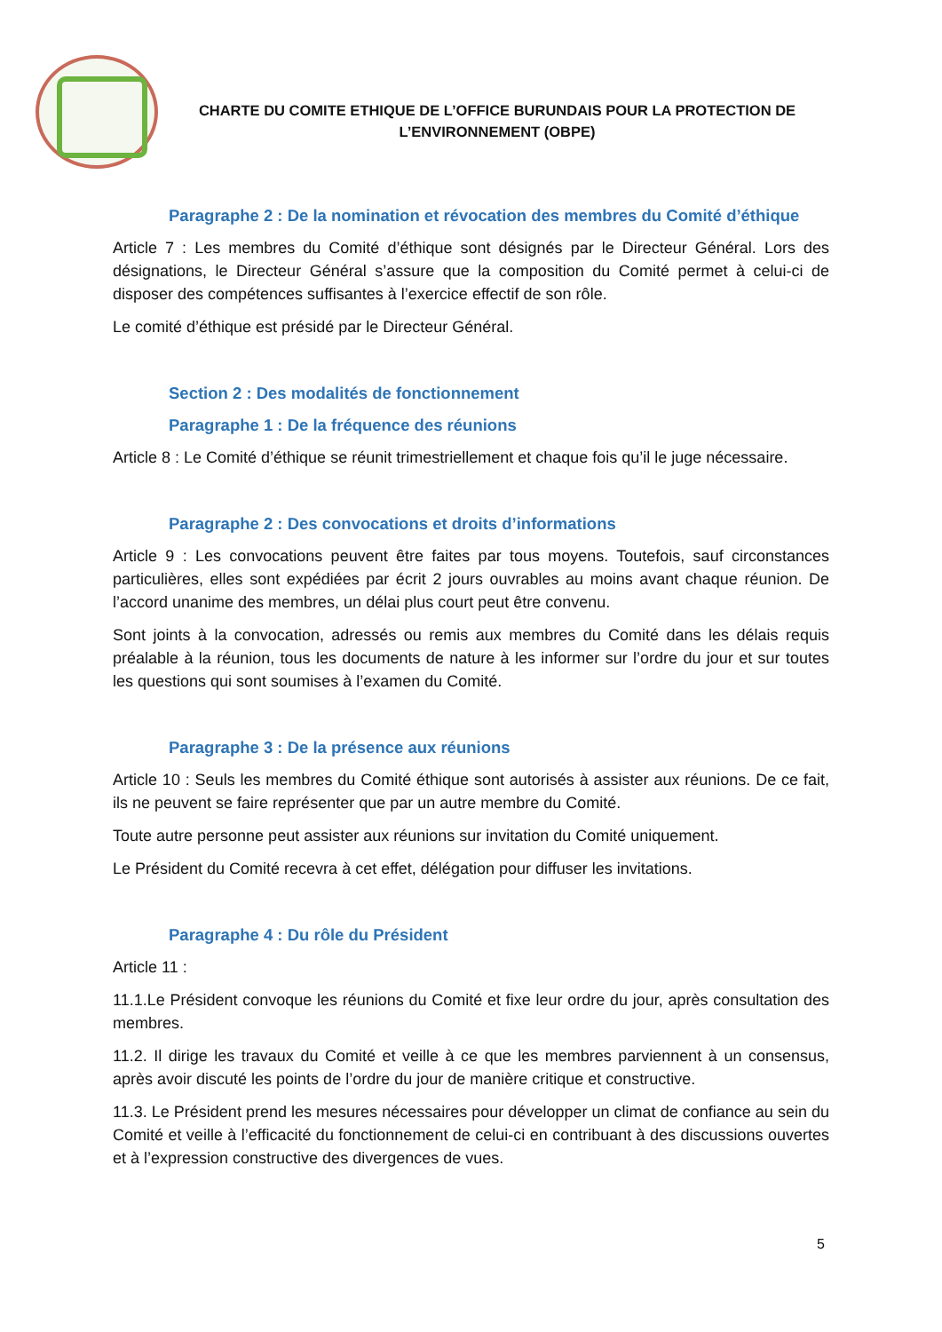CHARTE DU COMITE ETHIQUE DE L’OFFICE BURUNDAIS POUR LA PROTECTION DE
L’ENVIRONNEMENT (OBPE)
Paragraphe 2 : De la nomination et révocation des membres du Comité d’éthique
Article 7 : Les membres du Comité d’éthique sont désignés par le Directeur Général. Lors des désignations, le Directeur Général s’assure que la composition du Comité permet à celui-ci de disposer des compétences suffisantes à l’exercice effectif de son rôle.
Le comité d’éthique est présidé par le Directeur Général.
Section 2 : Des modalités de fonctionnement
Paragraphe 1 : De la fréquence des réunions
Article 8 : Le Comité d’éthique se réunit trimestriellement et chaque fois qu’il le juge nécessaire.
Paragraphe 2 : Des convocations et droits d’informations
Article 9 : Les convocations peuvent être faites par tous moyens. Toutefois, sauf circonstances particulières, elles sont expédiées par écrit 2 jours ouvrables au moins avant chaque réunion. De l’accord unanime des membres, un délai plus court peut être convenu.
Sont joints à la convocation, adressés ou remis aux membres du Comité dans les délais requis préalable à la réunion, tous les documents de nature à les informer sur l’ordre du jour et sur toutes les questions qui sont soumises à l’examen du Comité.
Paragraphe 3 : De la présence aux réunions
Article 10 : Seuls les membres du Comité éthique sont autorisés à assister aux réunions. De ce fait, ils ne peuvent se faire représenter que par un autre membre du Comité.
Toute autre personne peut assister aux réunions sur invitation du Comité uniquement.
Le Président du Comité recevra à cet effet, délégation pour diffuser les invitations.
Paragraphe 4 : Du rôle du Président
Article 11 :
11.1.Le Président convoque les réunions du Comité et fixe leur ordre du jour, après consultation des membres.
11.2. Il dirige les travaux du Comité et veille à ce que les membres parviennent à un consensus, après avoir discuté les points de l’ordre du jour de manière critique et constructive.
11.3. Le Président prend les mesures nécessaires pour développer un climat de confiance au sein du Comité et veille à l’efficacité du fonctionnement de celui-ci en contribuant à des discussions ouvertes et à l’expression constructive des divergences de vues.
5